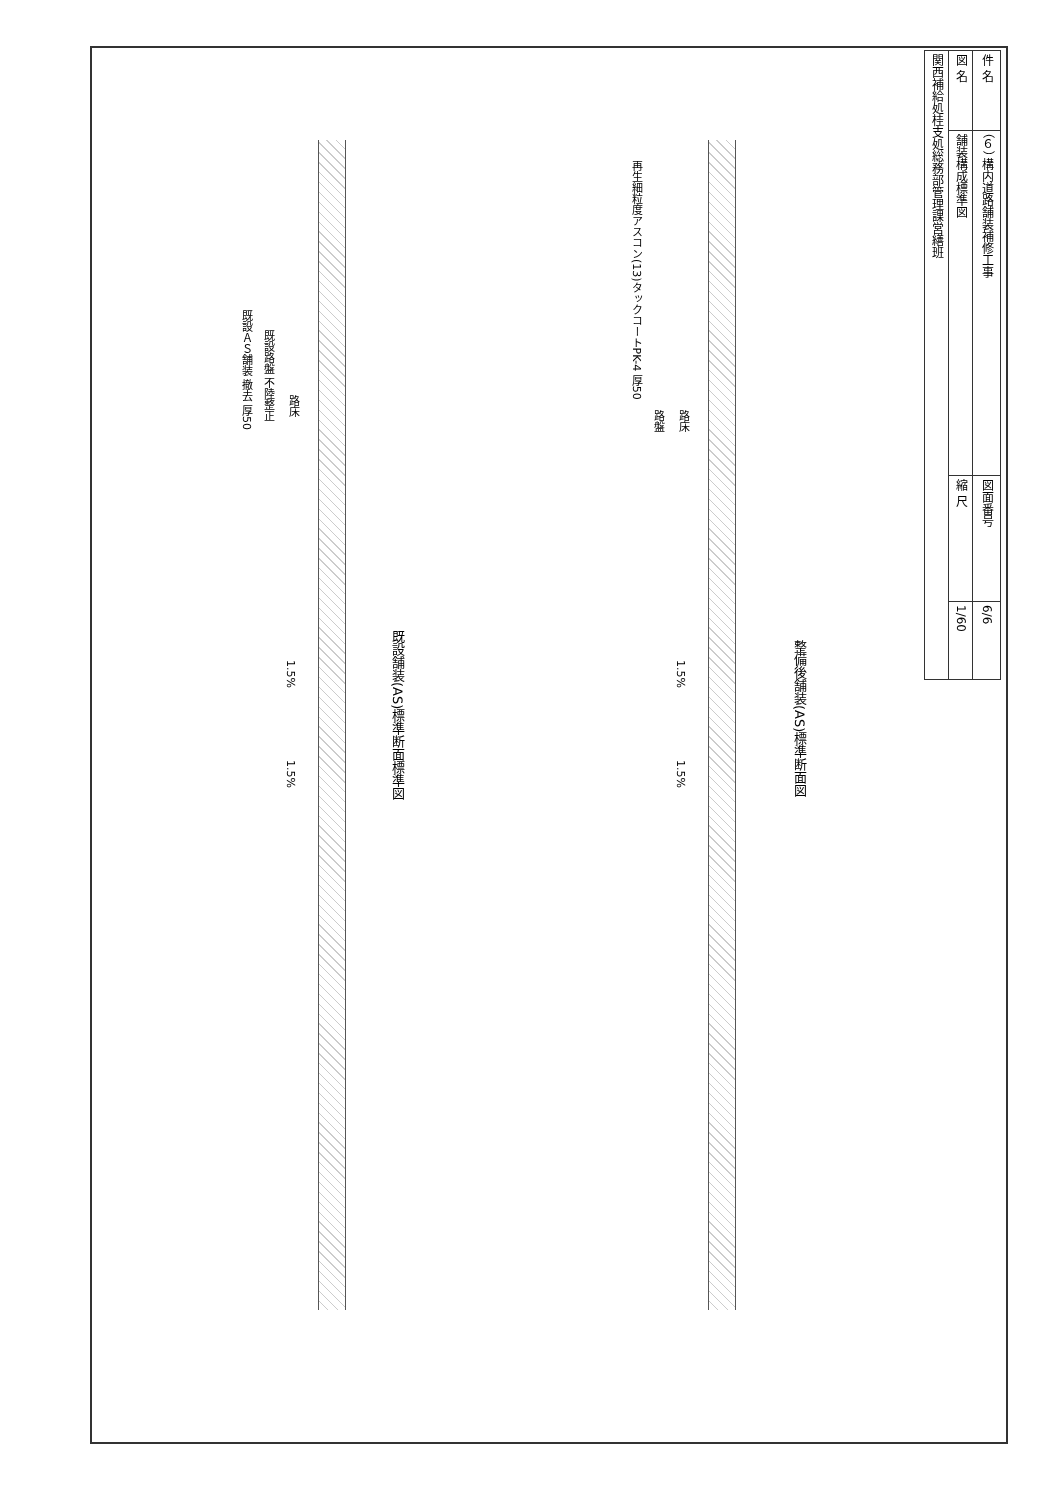| 件 名 | （６） 構内道路舗装補修工事 | 図面番号 | 6/6 |
| 図 名 | 舗装構成標準図 | 縮 尺 | 1/60 |
| 関西補給処桂支処総務部管理課営繕班 | | | |
既設ＡＳ舗装 撤去 厚50
既設路盤 不陸整正
路床
1.5%
1.5%
既設舗装(AS)標準断面標準図
再生細粒度アスコン(13)タックコートPK-4 厚50
路盤
路床
1.5%
1.5%
整備後舗装(AS)標準断面図